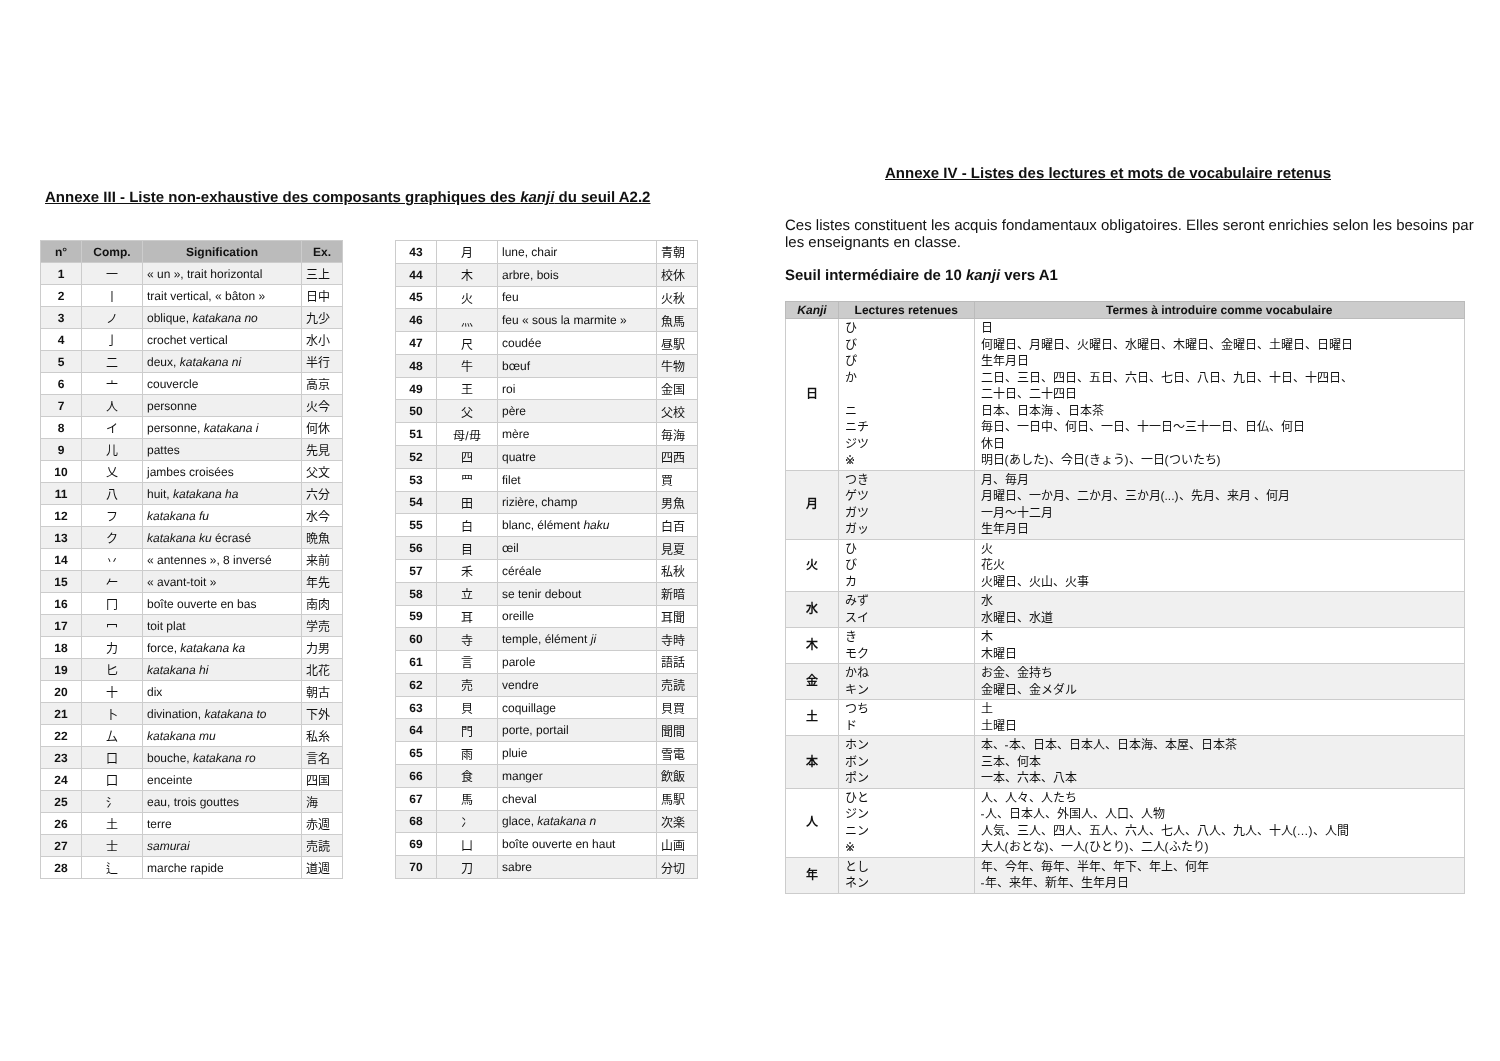Annexe III - Liste non-exhaustive des composants graphiques des kanji du seuil A2.2
| n° | Comp. | Signification | Ex. |
| --- | --- | --- | --- |
| 1 | 一 | « un », trait horizontal | 三上 |
| 2 | 丨 | trait vertical, « bâton » | 日中 |
| 3 | ノ | oblique, katakana no | 九少 |
| 4 | 亅 | crochet vertical | 水小 |
| 5 | 二 | deux, katakana ni | 半行 |
| 6 | 亠 | couvercle | 高京 |
| 7 | 人 | personne | 火今 |
| 8 | イ | personne, katakana i | 何休 |
| 9 | 儿 | pattes | 先見 |
| 10 | 乂 | jambes croisées | 父文 |
| 11 | 八 | huit, katakana ha | 六分 |
| 12 | フ | katakana fu | 水今 |
| 13 | ク | katakana ku écrasé | 晩魚 |
| 14 | 丷 | « antennes », 8 inversé | 来前 |
| 15 | 𠂉 | « avant-toit » | 年先 |
| 16 | 冂 | boîte ouverte en bas | 南肉 |
| 17 | 冖 | toit plat | 学売 |
| 18 | 力 | force, katakana ka | 力男 |
| 19 | 匕 | katakana hi | 北花 |
| 20 | 十 | dix | 朝古 |
| 21 | 卜 | divination, katakana to | 下外 |
| 22 | 厶 | katakana mu | 私糸 |
| 23 | 口 | bouche, katakana ro | 言名 |
| 24 | 囗 | enceinte | 四国 |
| 25 | 氵 | eau, trois gouttes | 海 |
| 26 | 土 | terre | 赤週 |
| 27 | 士 | samurai | 売読 |
| 28 | 辶 | marche rapide | 道週 |
| 43 | 月 | lune, chair | 青朝 |
| 44 | 木 | arbre, bois | 校休 |
| 45 | 火 | feu | 火秋 |
| 46 | 灬 | feu « sous la marmite » | 魚馬 |
| 47 | 尺 | coudée | 昼駅 |
| 48 | 牛 | bœuf | 牛物 |
| 49 | 王 | roi | 金国 |
| 50 | 父 | père | 父校 |
| 51 | 母/毋 | mère | 毎海 |
| 52 | 四 | quatre | 四西 |
| 53 | 罒 | filet | 買 |
| 54 | 田 | rizière, champ | 男魚 |
| 55 | 白 | blanc, élément haku | 白百 |
| 56 | 目 | œil | 見夏 |
| 57 | 禾 | céréale | 私秋 |
| 58 | 立 | se tenir debout | 新暗 |
| 59 | 耳 | oreille | 耳聞 |
| 60 | 寺 | temple, élément ji | 寺時 |
| 61 | 言 | parole | 語話 |
| 62 | 売 | vendre | 売読 |
| 63 | 貝 | coquillage | 貝買 |
| 64 | 門 | porte, portail | 聞間 |
| 65 | 雨 | pluie | 雪電 |
| 66 | 食 | manger | 飲飯 |
| 67 | 馬 | cheval | 馬駅 |
| 68 | 冫 | glace, katakana n | 次楽 |
| 69 | 凵 | boîte ouverte en haut | 山画 |
| 70 | 刀 | sabre | 分切 |
Annexe IV - Listes des lectures et mots de vocabulaire retenus
Ces listes constituent les acquis fondamentaux obligatoires. Elles seront enrichies selon les besoins par les enseignants en classe.
Seuil intermédiaire de 10 kanji vers A1
| Kanji | Lectures retenues | Termes à introduire comme vocabulaire |
| --- | --- | --- |
| 日 | ひ び ぴ か ニ ニチ ジツ ※ | 日 何曜日、月曜日、火曜日、水曜日、木曜日、金曜日、土曜日、日曜日 生年月日 二日、三日、四日、五日、六日、七日、八日、九日、十日、十四日、 二十日、二十四日 日本、日本海 、日本茶 毎日、一日中、何日、一日、十一日〜三十一日、日仏、何日 休日 明日(あした)、今日(きょう)、一日(ついたち) |
| 月 | つき ゲツ ガツ ガッ | 月、毎月 月曜日、一か月、二か月、三か月(...)、先月、来月 、何月 一月〜十二月 生年月日 |
| 火 | ひ び カ | 火 花火 火曜日、火山、火事 |
| 水 | みず スイ | 水 水曜日、水道 |
| 木 | き モク | 木 木曜日 |
| 金 | かね キン | お金、金持ち 金曜日、金メダル |
| 土 | つち ド | 土 土曜日 |
| 本 | ホン ボン ポン | 本、-本、日本、日本人、日本海、本屋、日本茶 三本、何本 一本、六本、八本 |
| 人 | ひと ジン ニン ※ | 人、人々、人たち -人、日本人、外国人、人口、人物 人気、三人、四人、五人、六人、七人、八人、九人、十人(…)、人間 大人(おとな)、一人(ひとり)、二人(ふたり) |
| 年 | とし ネン | 年、今年、毎年、半年、年下、年上、何年 -年、来年、新年、生年月日 |